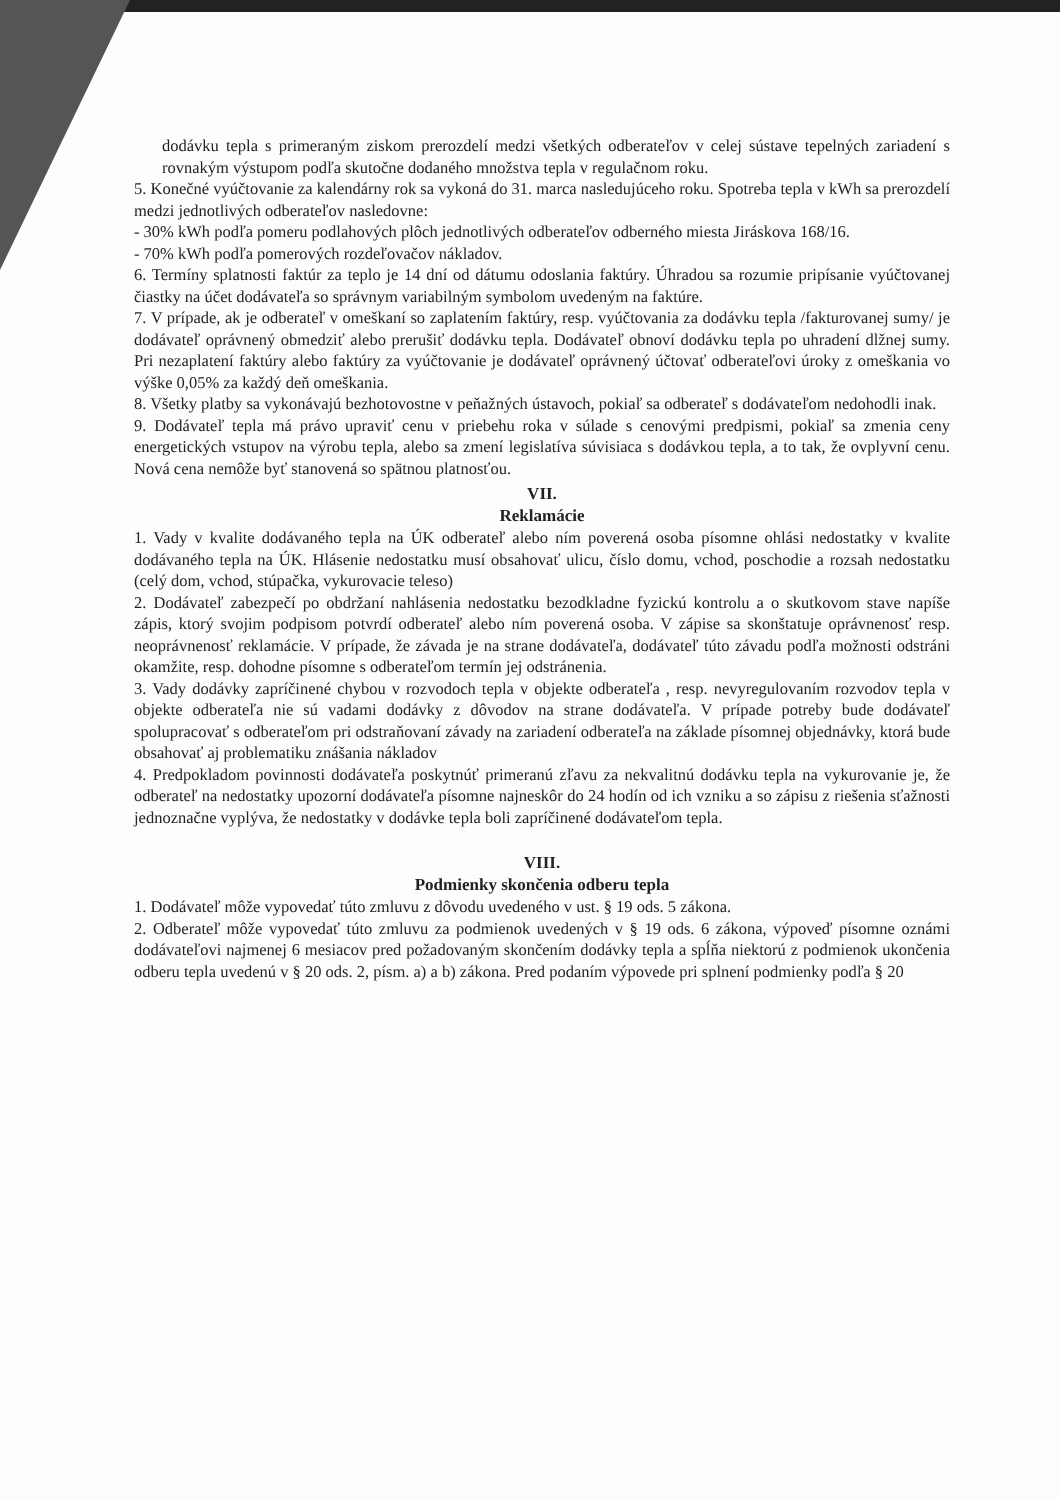dodávku tepla s primeraným ziskom prerozdelí medzi všetkých odberateľov v celej sústave tepelných zariadení s rovnakým výstupom podľa skutočne dodaného množstva tepla v regulačnom roku.
5. Konečné vyúčtovanie za kalendárny rok sa vykoná do 31. marca nasledujúceho roku. Spotreba tepla v kWh sa prerozdelí medzi jednotlivých odberateľov nasledovne:
- 30% kWh podľa pomeru podlahových plôch jednotlivých odberateľov odberného miesta Jiráskova 168/16.
- 70% kWh podľa pomerových rozdeľovačov nákladov.
6. Termíny splatnosti faktúr za teplo je 14 dní od dátumu odoslania faktúry. Úhradou sa rozumie pripísanie vyúčtovanej čiastky na účet dodávateľa so správnym variabilným symbolom uvedeným na faktúre.
7. V prípade, ak je odberateľ v omeškaní so zaplatením faktúry, resp. vyúčtovania za dodávku tepla /fakturovanej sumy/ je dodávateľ oprávnený obmedziť alebo prerušiť dodávku tepla. Dodávateľ obnoví dodávku tepla po uhradení dlžnej sumy. Pri nezaplatení faktúry alebo faktúry za vyúčtovanie je dodávateľ oprávnený účtovať odberateľovi úroky z omeškania vo výške 0,05% za každý deň omeškania.
8. Všetky platby sa vykonávajú bezhotovostne v peňažných ústavoch, pokiaľ sa odberateľ s dodávateľom nedohodli inak.
9. Dodávateľ tepla má právo upraviť cenu v priebehu roka v súlade s cenovými predpismi, pokiaľ sa zmenia ceny energetických vstupov na výrobu tepla, alebo sa zmení legislatíva súvisiaca s dodávkou tepla, a to tak, že ovplyvní cenu. Nová cena nemôže byť stanovená so spätnou platnosťou.
VII.
Reklamácie
1. Vady v kvalite dodávaného tepla na ÚK odberateľ alebo ním poverená osoba písomne ohlási nedostatky v kvalite dodávaného tepla na ÚK. Hlásenie nedostatku musí obsahovať ulicu, číslo domu, vchod, poschodie a rozsah nedostatku (celý dom, vchod, stúpačka, vykurovacie teleso)
2. Dodávateľ zabezpečí po obdržaní nahlásenia nedostatku bezodkladne fyzickú kontrolu a o skutkovom stave napíše zápis, ktorý svojim podpisom potvrdí odberateľ alebo ním poverená osoba. V zápise sa skonštatuje oprávnenosť resp. neoprávnenosť reklamácie. V prípade, že závada je na strane dodávateľa, dodávateľ túto závadu podľa možnosti odstráni okamžite, resp. dohodne písomne s odberateľom termín jej odstránenia.
3. Vady dodávky zapríčinené chybou v rozvodoch tepla v objekte odberateľa , resp. nevyregulovaním rozvodov tepla v objekte odberateľa nie sú vadami dodávky z dôvodov na strane dodávateľa. V prípade potreby bude dodávateľ spolupracovať s odberateľom pri odstraňovaní závady na zariadení odberateľa na základe písomnej objednávky, ktorá bude obsahovať aj problematiku znášania nákladov
4. Predpokladom povinnosti dodávateľa poskytnúť primeranú zľavu za nekvalitnú dodávku tepla na vykurovanie je, že odberateľ na nedostatky upozorní dodávateľa písomne najneskôr do 24 hodín od ich vzniku a so zápisu z riešenia sťažnosti jednoznačne vyplýva, že nedostatky v dodávke tepla boli zapríčinené dodávateľom tepla.
VIII.
Podmienky skončenia odberu tepla
1. Dodávateľ môže vypovedať túto zmluvu z dôvodu uvedeného v ust. § 19 ods. 5 zákona.
2. Odberateľ môže vypovedať túto zmluvu za podmienok uvedených v § 19 ods. 6 zákona, výpoveď písomne oznámi dodávateľovi najmenej 6 mesiacov pred požadovaným skončením dodávky tepla a spĺňa niektorú z podmienok ukončenia odberu tepla uvedenú v § 20 ods. 2, písm. a) a b) zákona. Pred podaním výpovede pri splnení podmienky podľa § 20